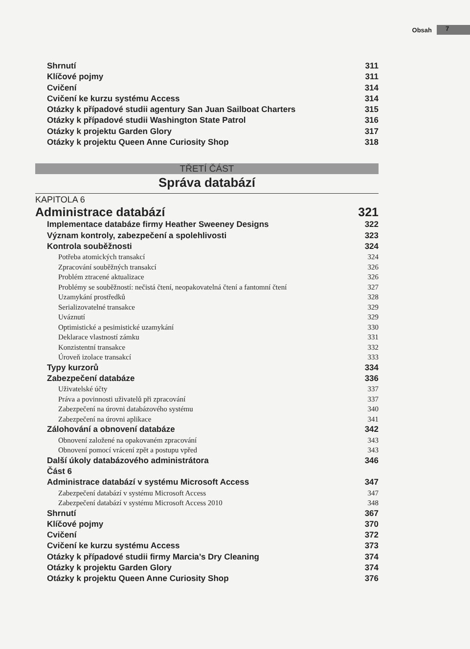Obsah 7
Shrnutí 311
Klíčové pojmy 311
Cvičení 314
Cvičení ke kurzu systému Access 314
Otázky k případové studii agentury San Juan Sailboat Charters 315
Otázky k případové studii Washington State Patrol 316
Otázky k projektu Garden Glory 317
Otázky k projektu Queen Anne Curiosity Shop 318
TŘETÍ ČÁST
Správa databází
KAPITOLA 6
Administrace databází 321
Implementace databáze firmy Heather Sweeney Designs 322
Význam kontroly, zabezpečení a spolehlivosti 323
Kontrola souběžnosti 324
Potřeba atomických transakcí 324
Zpracování souběžných transakcí 326
Problém ztracené aktualizace 326
Problémy se souběžností: nečistá čtení, neopakovatelná čtení a fantomní čtení 327
Uzamykání prostředků 328
Serializovatelné transakce 329
Uváznutí 329
Optimistické a pesimistické uzamykání 330
Deklarace vlastností zámku 331
Konzistentní transakce 332
Úroveň izolace transakcí 333
Typy kurzorů 334
Zabezpečení databáze 336
Uživatelské účty 337
Práva a povinnosti uživatelů při zpracování 337
Zabezpečení na úrovni databázového systému 340
Zabezpečení na úrovni aplikace 341
Zálohování a obnovení databáze 342
Obnovení založené na opakovaném zpracování 343
Obnovení pomocí vrácení zpět a postupu vpřed 343
Další úkoly databázového administrátora 346
Část 6
Administrace databází v systému Microsoft Access 347
Zabezpečení databází v systému Microsoft Access 347
Zabezpečení databází v systému Microsoft Access 2010 348
Shrnutí 367
Klíčové pojmy 370
Cvičení 372
Cvičení ke kurzu systému Access 373
Otázky k případové studii firmy Marcia’s Dry Cleaning 374
Otázky k projektu Garden Glory 374
Otázky k projektu Queen Anne Curiosity Shop 376